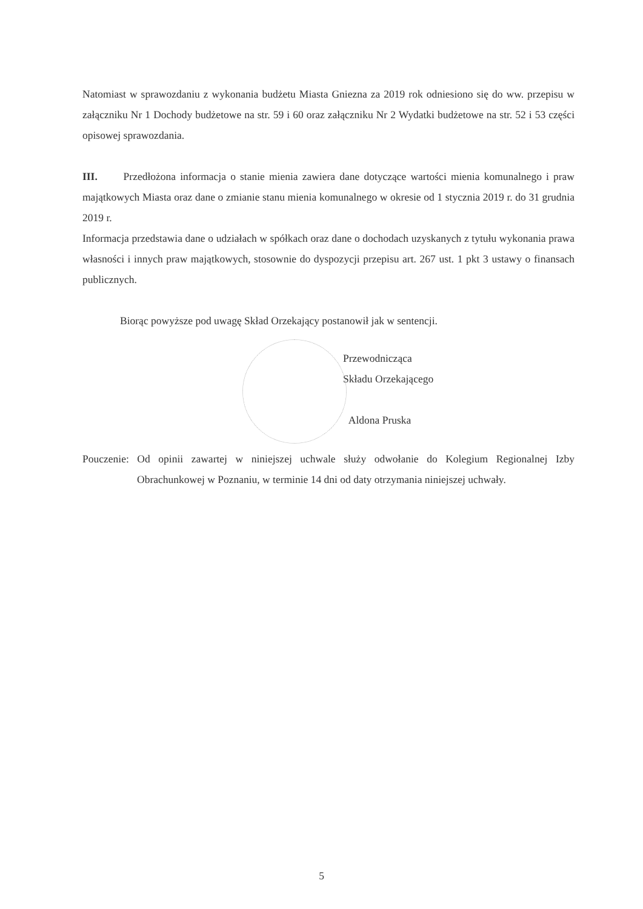Natomiast w sprawozdaniu z wykonania budżetu Miasta Gniezna za 2019 rok odniesiono się do ww. przepisu w załączniku Nr 1 Dochody budżetowe na str. 59 i 60 oraz załączniku Nr 2 Wydatki budżetowe na str. 52 i 53 części opisowej sprawozdania.
III. Przedłożona informacja o stanie mienia zawiera dane dotyczące wartości mienia komunalnego i praw majątkowych Miasta oraz dane o zmianie stanu mienia komunalnego w okresie od 1 stycznia 2019 r. do 31 grudnia 2019 r.
Informacja przedstawia dane o udziałach w spółkach oraz dane o dochodach uzyskanych z tytułu wykonania prawa własności i innych praw majątkowych, stosownie do dyspozycji przepisu art. 267 ust. 1 pkt 3 ustawy o finansach publicznych.
Biorąc powyższe pod uwagę Skład Orzekający postanowił jak w sentencji.
Przewodnicząca
Składu Orzekającego
Aldona Pruska
Pouczenie: Od opinii zawartej w niniejszej uchwale służy odwołanie do Kolegium Regionalnej Izby Obrachunkowej w Poznaniu, w terminie 14 dni od daty otrzymania niniejszej uchwały.
5